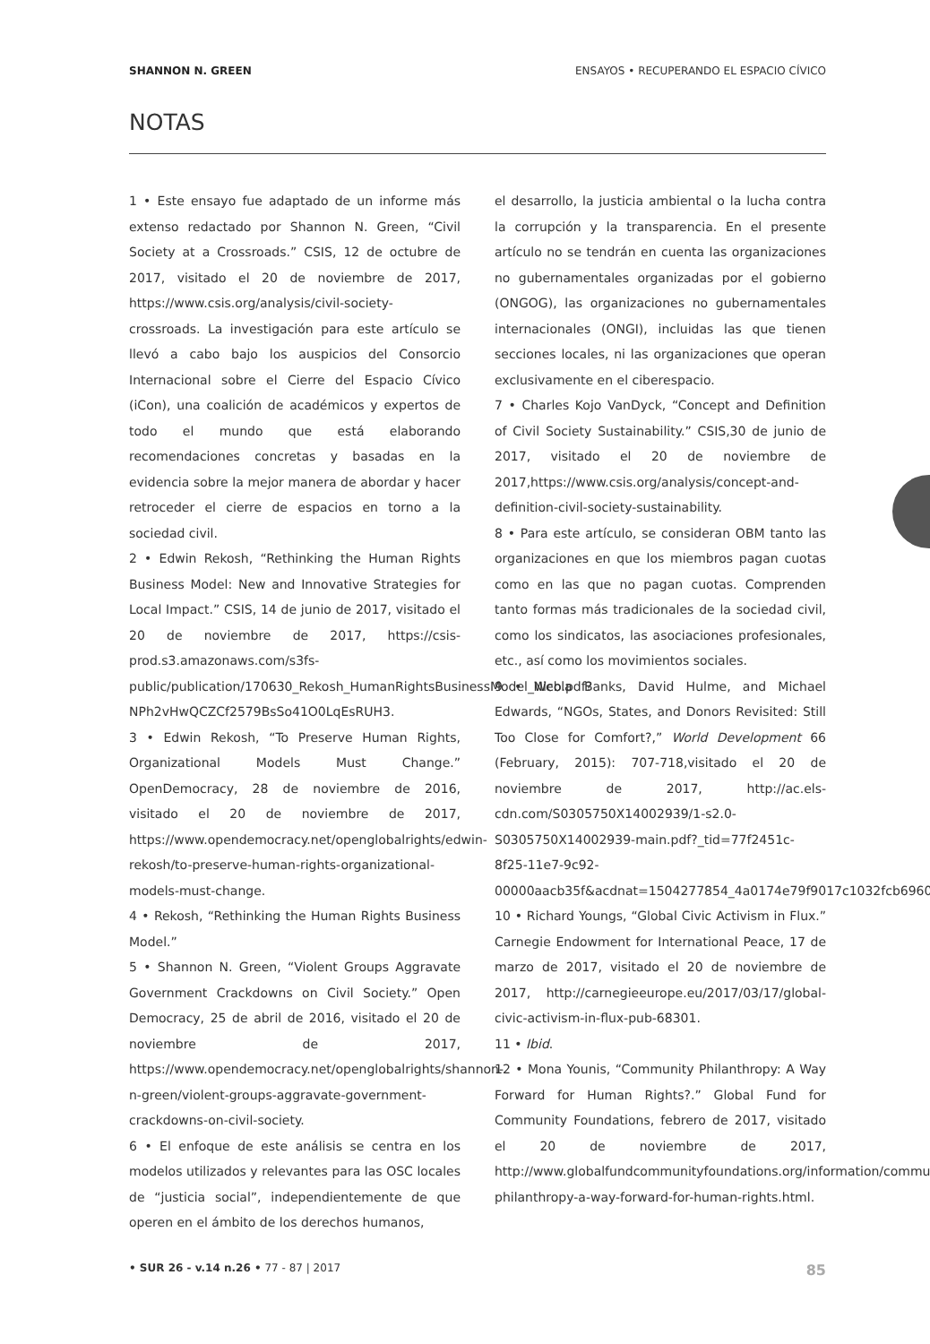SHANNON N. GREEN ENSAYOS • RECUPERANDO EL ESPACIO CÍVICO
NOTAS
1 • Este ensayo fue adaptado de un informe más extenso redactado por Shannon N. Green, “Civil Society at a Crossroads.” CSIS, 12 de octubre de 2017, visitado el 20 de noviembre de 2017, https://www.csis.org/analysis/civil-society-crossroads. La investigación para este artículo se llevó a cabo bajo los auspicios del Consorcio Internacional sobre el Cierre del Espacio Cívico (iCon), una coalición de académicos y expertos de todo el mundo que está elaborando recomendaciones concretas y basadas en la evidencia sobre la mejor manera de abordar y hacer retroceder el cierre de espacios en torno a la sociedad civil.
2 • Edwin Rekosh, “Rethinking the Human Rights Business Model: New and Innovative Strategies for Local Impact.” CSIS, 14 de junio de 2017, visitado el 20 de noviembre de 2017, https://csis-prod.s3.amazonaws.com/s3fs-public/publication/170630_Rekosh_HumanRightsBusinessModel_Web.pdf?NPh2vHwQCZCf2579BsSo41O0LqEsRUH3.
3 • Edwin Rekosh, “To Preserve Human Rights, Organizational Models Must Change.” OpenDemocracy, 28 de noviembre de 2016, visitado el 20 de noviembre de 2017, https://www.opendemocracy.net/openglobalrights/edwin-rekosh/to-preserve-human-rights-organizational-models-must-change.
4 • Rekosh, “Rethinking the Human Rights Business Model.”
5 • Shannon N. Green, “Violent Groups Aggravate Government Crackdowns on Civil Society.” Open Democracy, 25 de abril de 2016, visitado el 20 de noviembre de 2017, https://www.opendemocracy.net/openglobalrights/shannon-n-green/violent-groups-aggravate-government-crackdowns-on-civil-society.
6 • El enfoque de este análisis se centra en los modelos utilizados y relevantes para las OSC locales de “justicia social”, independientemente de que operen en el ámbito de los derechos humanos,
el desarrollo, la justicia ambiental o la lucha contra la corrupción y la transparencia. En el presente artículo no se tendrán en cuenta las organizaciones no gubernamentales organizadas por el gobierno (ONGOG), las organizaciones no gubernamentales internacionales (ONGI), incluidas las que tienen secciones locales, ni las organizaciones que operan exclusivamente en el ciberespacio.
7 • Charles Kojo VanDyck, “Concept and Definition of Civil Society Sustainability.” CSIS,30 de junio de 2017, visitado el 20 de noviembre de 2017,https://www.csis.org/analysis/concept-and-definition-civil-society-sustainability.
8 • Para este artículo, se consideran OBM tanto las organizaciones en que los miembros pagan cuotas como en las que no pagan cuotas. Comprenden tanto formas más tradicionales de la sociedad civil, como los sindicatos, las asociaciones profesionales, etc., así como los movimientos sociales.
9 • Nicola Banks, David Hulme, and Michael Edwards, “NGOs, States, and Donors Revisited: Still Too Close for Comfort?,” World Development 66 (February, 2015): 707-718,visitado el 20 de noviembre de 2017, http://ac.els-cdn.com/S0305750X14002939/1-s2.0-S0305750X14002939-main.pdf?_tid=77f2451c-8f25-11e7-9c92-00000aacb35f&acdnat=1504277854_4a0174e79f9017c1032fcb696097ff3e.
10 • Richard Youngs, “Global Civic Activism in Flux.” Carnegie Endowment for International Peace, 17 de marzo de 2017, visitado el 20 de noviembre de 2017, http://carnegieeurope.eu/2017/03/17/global-civic-activism-in-flux-pub-68301.
11 • Ibid.
12 • Mona Younis, “Community Philanthropy: A Way Forward for Human Rights?.” Global Fund for Community Foundations, febrero de 2017, visitado el 20 de noviembre de 2017, http://www.globalfundcommunityfoundations.org/information/community-philanthropy-a-way-forward-for-human-rights.html.
• SUR 26 - v.14 n.26 • 77 - 87 | 2017 85